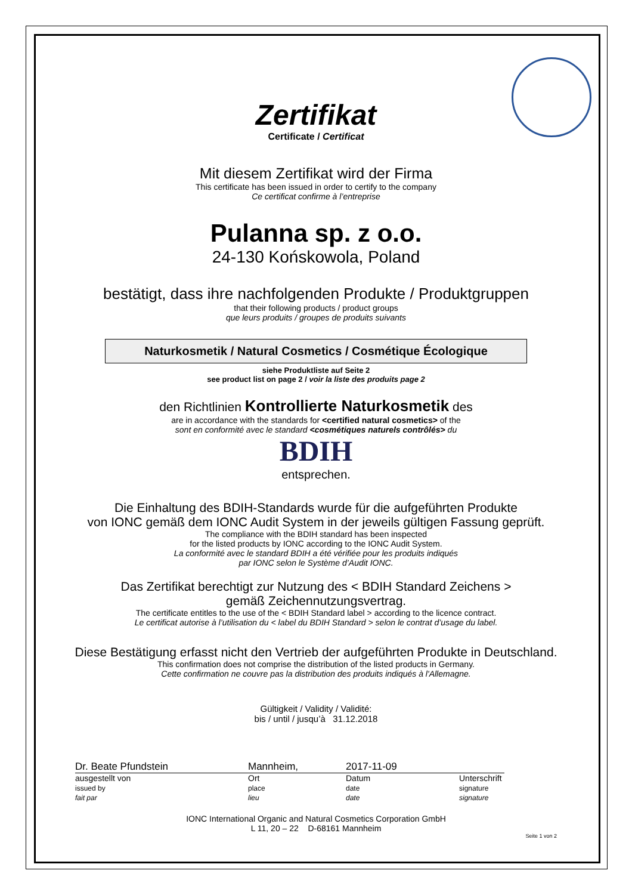Zertifikat
Certificate / Certificat
Mit diesem Zertifikat wird der Firma
This certificate has been issued in order to certify to the company
Ce certificat confirme à l’entreprise
Pulanna sp. z o.o.
24-130 Końskowola, Poland
bestätigt, dass ihre nachfolgenden Produkte / Produktgruppen
that their following products / product groups
que leurs produits / groupes de produits suivants
Naturkosmetik / Natural Cosmetics / Cosmétique Écologique
siehe Produktliste auf Seite 2
see product list on page 2 / voir la liste des produits page 2
den Richtlinien Kontrollierte Naturkosmetik des
are in accordance with the standards for <certified natural cosmetics> of the
sont en conformité avec le standard <cosmétiques naturels contrôlés> du
BDIH
entsprechen.
Die Einhaltung des BDIH-Standards wurde für die aufgeführten Produkte
von IONC gemäß dem IONC Audit System in der jeweils gültigen Fassung geprüft.
The compliance with the BDIH standard has been inspected
for the listed products by IONC according to the IONC Audit System.
La conformité avec le standard BDIH a été vérifiée pour les produits indiqués
par IONC selon le Système d’Audit IONC.
Das Zertifikat berechtigt zur Nutzung des < BDIH Standard Zeichens >
gemäß Zeichennutzungsvertrag.
The certificate entitles to the use of the < BDIH Standard label > according to the licence contract.
Le certificat autorise à l’utilisation du < label du BDIH Standard > selon le contrat d’usage du label.
Diese Bestätigung erfasst nicht den Vertrieb der aufgeführten Produkte in Deutschland.
This confirmation does not comprise the distribution of the listed products in Germany.
Cette confirmation ne couvre pas la distribution des produits indiqués à l'Allemagne.
Gültigkeit / Validity / Validité:
bis / until / jusqu’à 31.12.2018
Dr. Beate Pfundstein Mannheim, 2017-11-09
ausgestellt von
issued by
fait par
Ort
place
lieu
Datum
date
date
Unterschrift
signature
signature
IONC International Organic and Natural Cosmetics Corporation GmbH
L 11, 20 – 22 D-68161 Mannheim
Seite 1 von 2